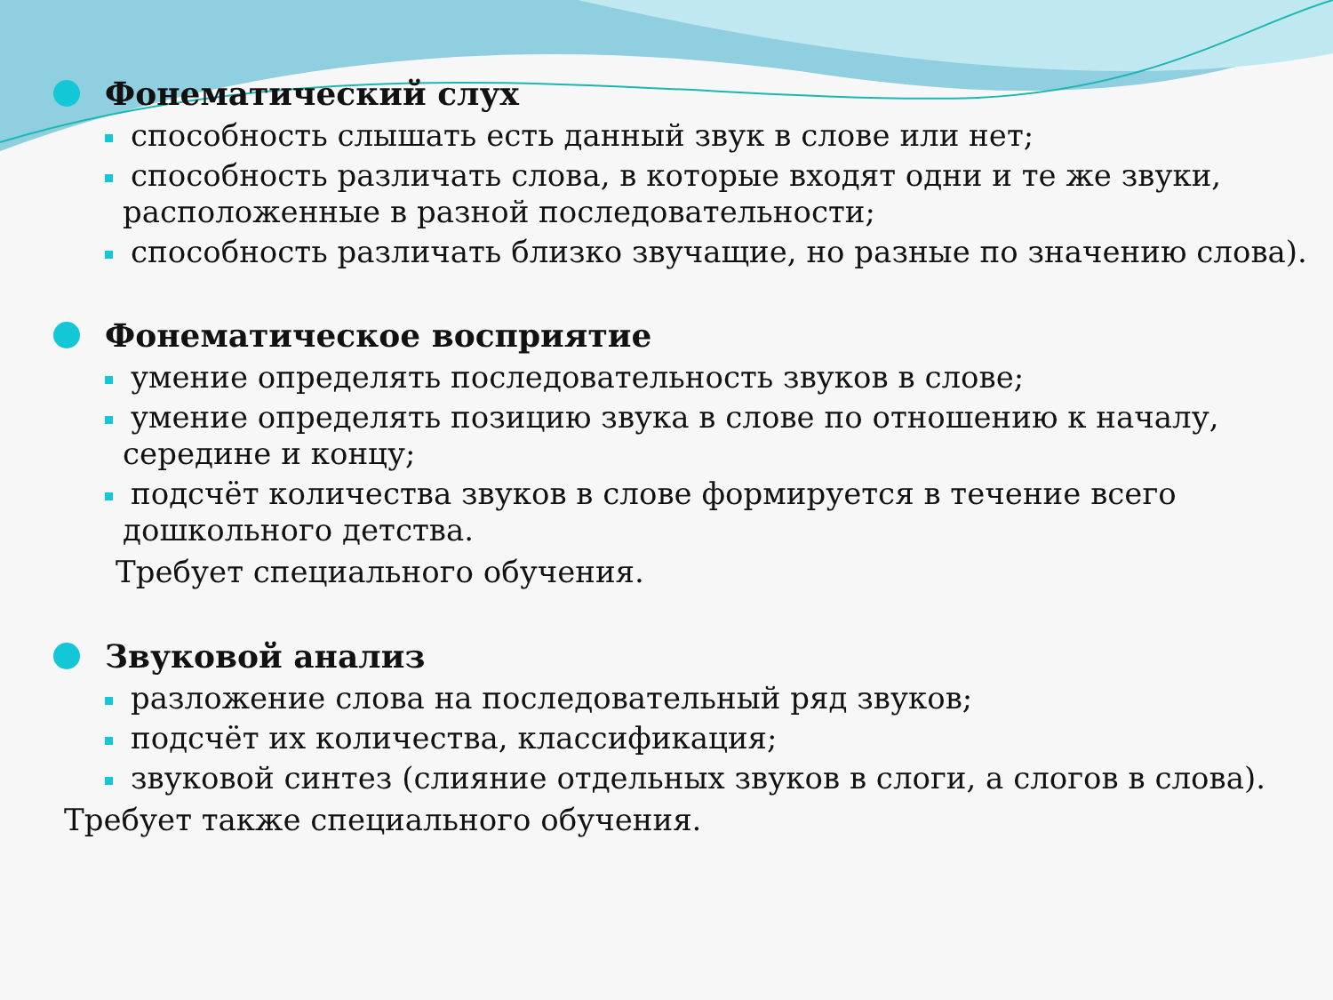Фонематический слух
способность слышать есть данный звук в слове или нет;
способность различать слова, в которые входят одни и те же звуки, расположенные в разной последовательности;
способность различать близко звучащие, но разные по значению слова).
Фонематическое восприятие
умение определять последовательность звуков в слове;
умение определять позицию звука в слове по отношению к началу, середине и концу;
подсчёт количества звуков в слове формируется в течение всего дошкольного детства.
Требует специального обучения.
Звуковой анализ
разложение слова на последовательный ряд звуков;
подсчёт их количества, классификация;
звуковой синтез (слияние отдельных звуков в слоги, а слогов в слова).
Требует также специального обучения.